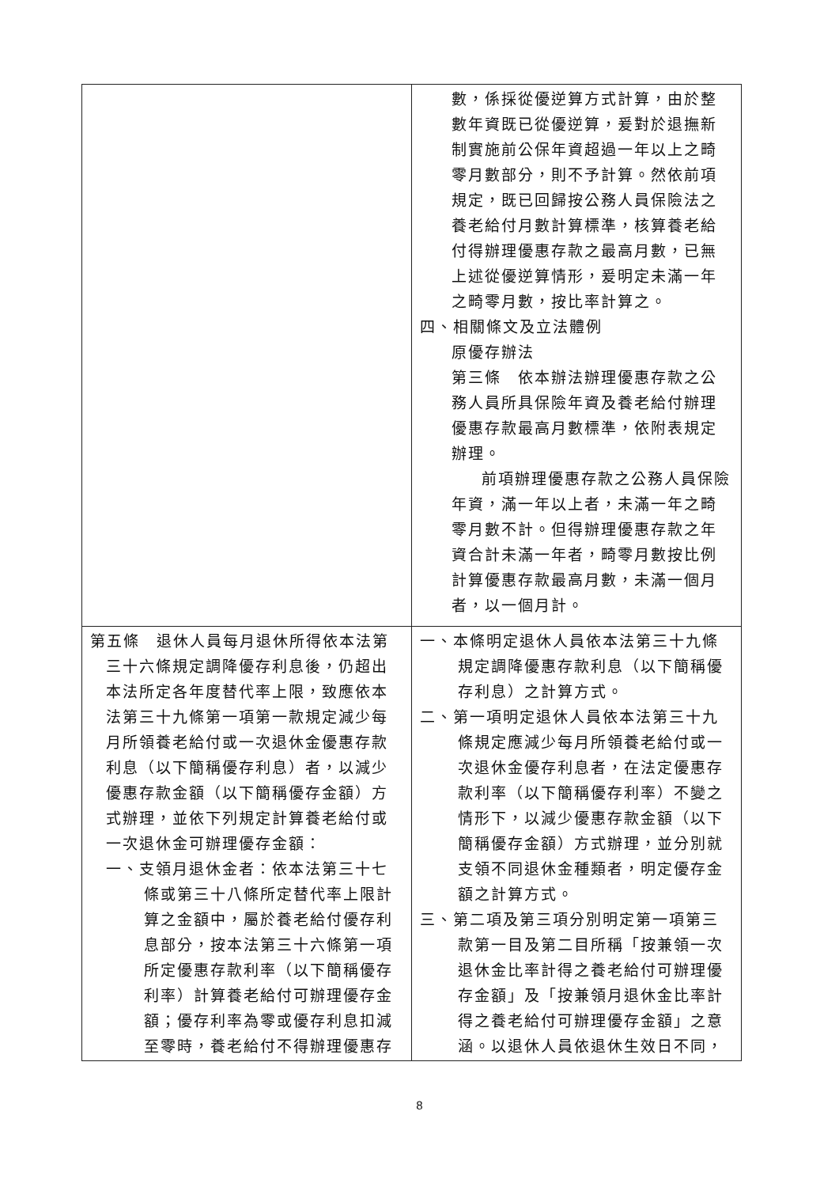| | 數，係採從優逆算方式計算，由於整數年資既已從優逆算，爰對於退撫新制實施前公保年資超過一年以上之畸零月數部分，則不予計算。然依前項規定，既已回歸按公務人員保險法之養老給付月數計算標準，核算養老給付得辦理優惠存款之最高月數，已無上述從優逆算情形，爰明定未滿一年之畸零月數，按比率計算之。 四、相關條文及立法體例 原優存辦法 第三條 依本辦法辦理優惠存款之公務人員所具保險年資及養老給付辦理優惠存款最高月數標準，依附表規定辦理。 前項辦理優惠存款之公務人員保險年資，滿一年以上者，未滿一年之畸零月數不計。但得辦理優惠存款之年資合計未滿一年者，畸零月數按比例計算優惠存款最高月數，未滿一個月者，以一個月計。 |
| 第五條 退休人員每月退休所得依本法第三十六條規定調降優存利息後，仍超出本法所定各年度替代率上限，致應依本法第三十九條第一項第一款規定減少每月所領養老給付或一次退休金優惠存款利息（以下簡稱優存利息）者，以減少優惠存款金額（以下簡稱優存金額）方式辦理，並依下列規定計算養老給付或一次退休金可辦理優存金額： 一、支領月退休金者：依本法第三十七條或第三十八條所定替代率上限計算之金額中，屬於養老給付優存利息部分，按本法第三十六條第一項所定優惠存款利率（以下簡稱優存利率）計算養老給付可辦理優存金額；優存利率為零或優存利息扣減至零時，養老給付不得辦理優惠存 | 一、本條明定退休人員依本法第三十九條規定調降優惠存款利息（以下簡稱優存利息）之計算方式。 二、第一項明定退休人員依本法第三十九條規定應減少每月所領養老給付或一次退休金優存利息者，在法定優惠存款利率（以下簡稱優存利率）不變之情形下，以減少優惠存款金額（以下簡稱優存金額）方式辦理，並分別就支領不同退休金種類者，明定優存金額之計算方式。 三、第二項及第三項分別明定第一項第三款第一目及第二目所稱「按兼領一次退休金比率計得之養老給付可辦理優存金額」及「按兼領月退休金比率計得之養老給付可辦理優存金額」之意涵。以退休人員依退休生效日不同， |
8